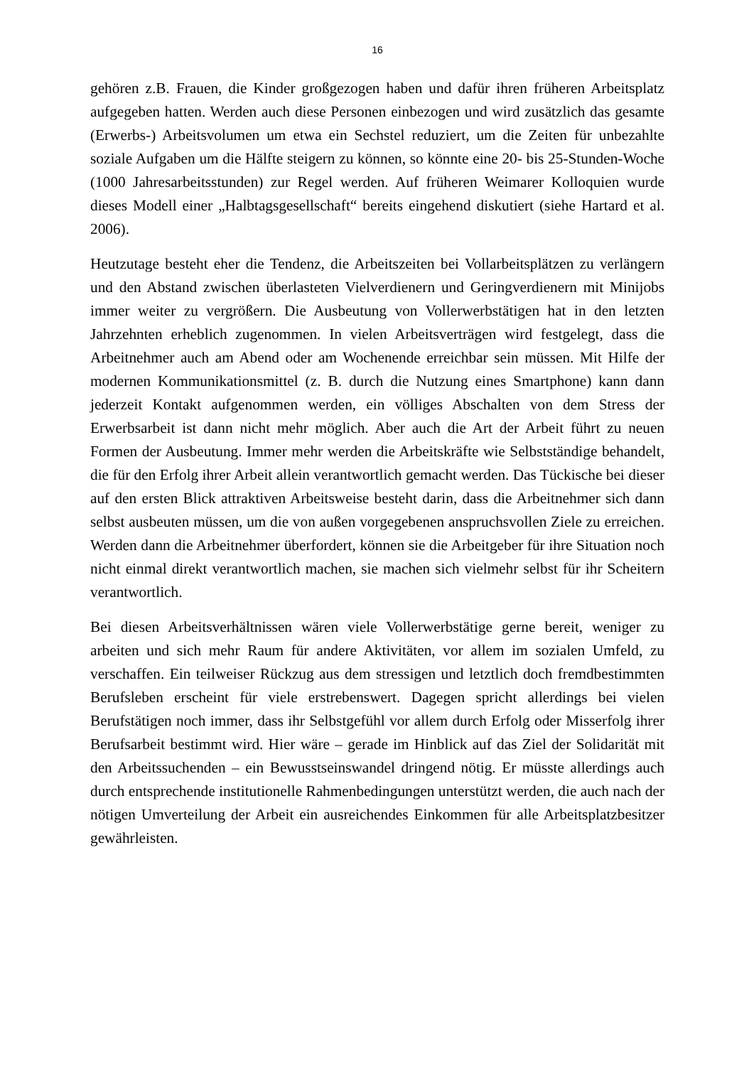16
gehören z.B. Frauen, die Kinder großgezogen haben und dafür ihren früheren Arbeitsplatz aufgegeben hatten. Werden auch diese Personen einbezogen und wird zusätzlich das gesamte (Erwerbs-) Arbeitsvolumen um etwa ein Sechstel reduziert, um die Zeiten für unbezahlte soziale Aufgaben um die Hälfte steigern zu können, so könnte eine 20- bis 25-Stunden-Woche (1000 Jahresarbeitsstunden) zur Regel werden. Auf früheren Weimarer Kolloquien wurde dieses Modell einer „Halbtagsgesellschaft“ bereits eingehend diskutiert (siehe Hartard et al. 2006).
Heutzutage besteht eher die Tendenz, die Arbeitszeiten bei Vollarbeitsplätzen zu verlängern und den Abstand zwischen überlasteten Vielverdienern und Geringverdienern mit Minijobs immer weiter zu vergrößern. Die Ausbeutung von Vollerwerbstätigen hat in den letzten Jahrzehnten erheblich zugenommen. In vielen Arbeitsverträgen wird festgelegt, dass die Arbeitnehmer auch am Abend oder am Wochenende erreichbar sein müssen. Mit Hilfe der modernen Kommunikationsmittel (z. B. durch die Nutzung eines Smartphone) kann dann jederzeit Kontakt aufgenommen werden, ein völliges Abschalten von dem Stress der Erwerbsarbeit ist dann nicht mehr möglich. Aber auch die Art der Arbeit führt zu neuen Formen der Ausbeutung. Immer mehr werden die Arbeitskräfte wie Selbstständige behandelt, die für den Erfolg ihrer Arbeit allein verantwortlich gemacht werden. Das Tückische bei dieser auf den ersten Blick attraktiven Arbeitsweise besteht darin, dass die Arbeitnehmer sich dann selbst ausbeuten müssen, um die von außen vorgegebenen anspruchsvollen Ziele zu erreichen. Werden dann die Arbeitnehmer überfordert, können sie die Arbeitgeber für ihre Situation noch nicht einmal direkt verantwortlich machen, sie machen sich vielmehr selbst für ihr Scheitern verantwortlich.
Bei diesen Arbeitsverhältnissen wären viele Vollerwerbstätige gerne bereit, weniger zu arbeiten und sich mehr Raum für andere Aktivitäten, vor allem im sozialen Umfeld, zu verschaffen. Ein teilweiser Rückzug aus dem stressigen und letztlich doch fremdbestimmten Berufsleben erscheint für viele erstrebenswert. Dagegen spricht allerdings bei vielen Berufstätigen noch immer, dass ihr Selbstgefühl vor allem durch Erfolg oder Misserfolg ihrer Berufsarbeit bestimmt wird. Hier wäre – gerade im Hinblick auf das Ziel der Solidarität mit den Arbeitssuchenden – ein Bewusstseinswandel dringend nötig. Er müsste allerdings auch durch entsprechende institutionelle Rahmenbedingungen unterstützt werden, die auch nach der nötigen Umverteilung der Arbeit ein ausreichendes Einkommen für alle Arbeitsplatzbesitzer gewährleisten.